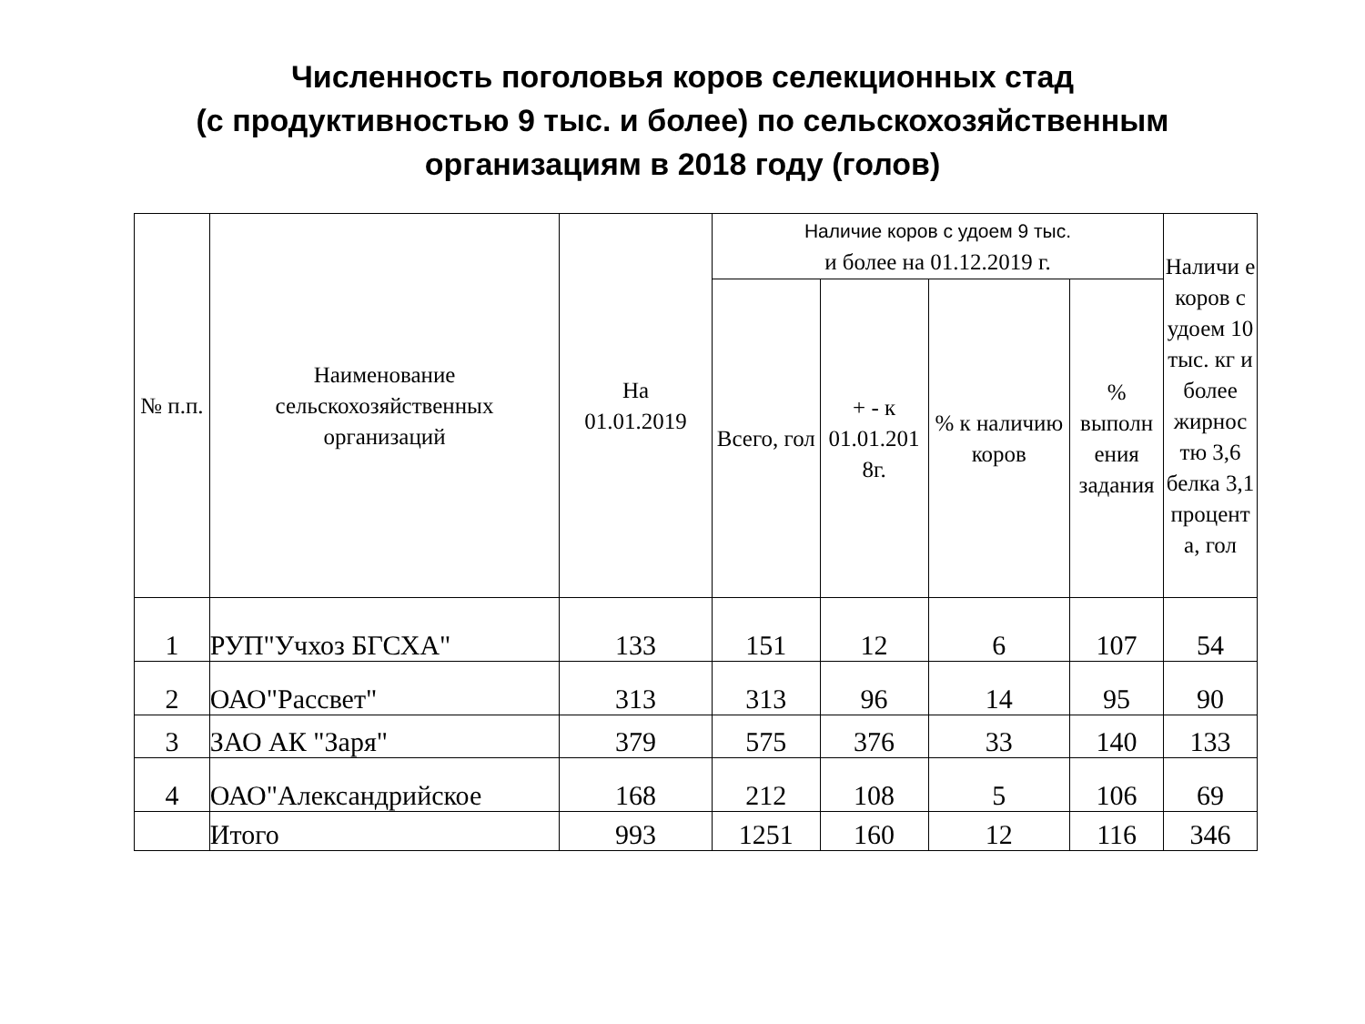Численность поголовья коров селекционных стад
(с продуктивностью 9 тыс. и более) по сельскохозяйственным
организациям в 2018 году (голов)
| № п.п. | Наименование сельскохозяйственных организаций | На 01.01.2019 | Наличие коров с удоем 9 тыс. и более на 01.12.2019 г. | | | | Наличи е коров с удоем 10 тыс. кг и более жирнос тю 3,6 белка 3,1 процент а, гол |
| --- | --- | --- | --- | --- | --- | --- | --- |
| | | | Всего, гол | + - к 01.01.201 8г. | % к наличию коров | % выполн ения задания | |
| 1 | РУП"Учхоз БГСХА" | 133 | 151 | 12 | 6 | 107 | 54 |
| 2 | ОАО"Рассвет" | 313 | 313 | 96 | 14 | 95 | 90 |
| 3 | ЗАО АК "Заря" | 379 | 575 | 376 | 33 | 140 | 133 |
| 4 | ОАО"Александрийское | 168 | 212 | 108 | 5 | 106 | 69 |
| | Итого | 993 | 1251 | 160 | 12 | 116 | 346 |